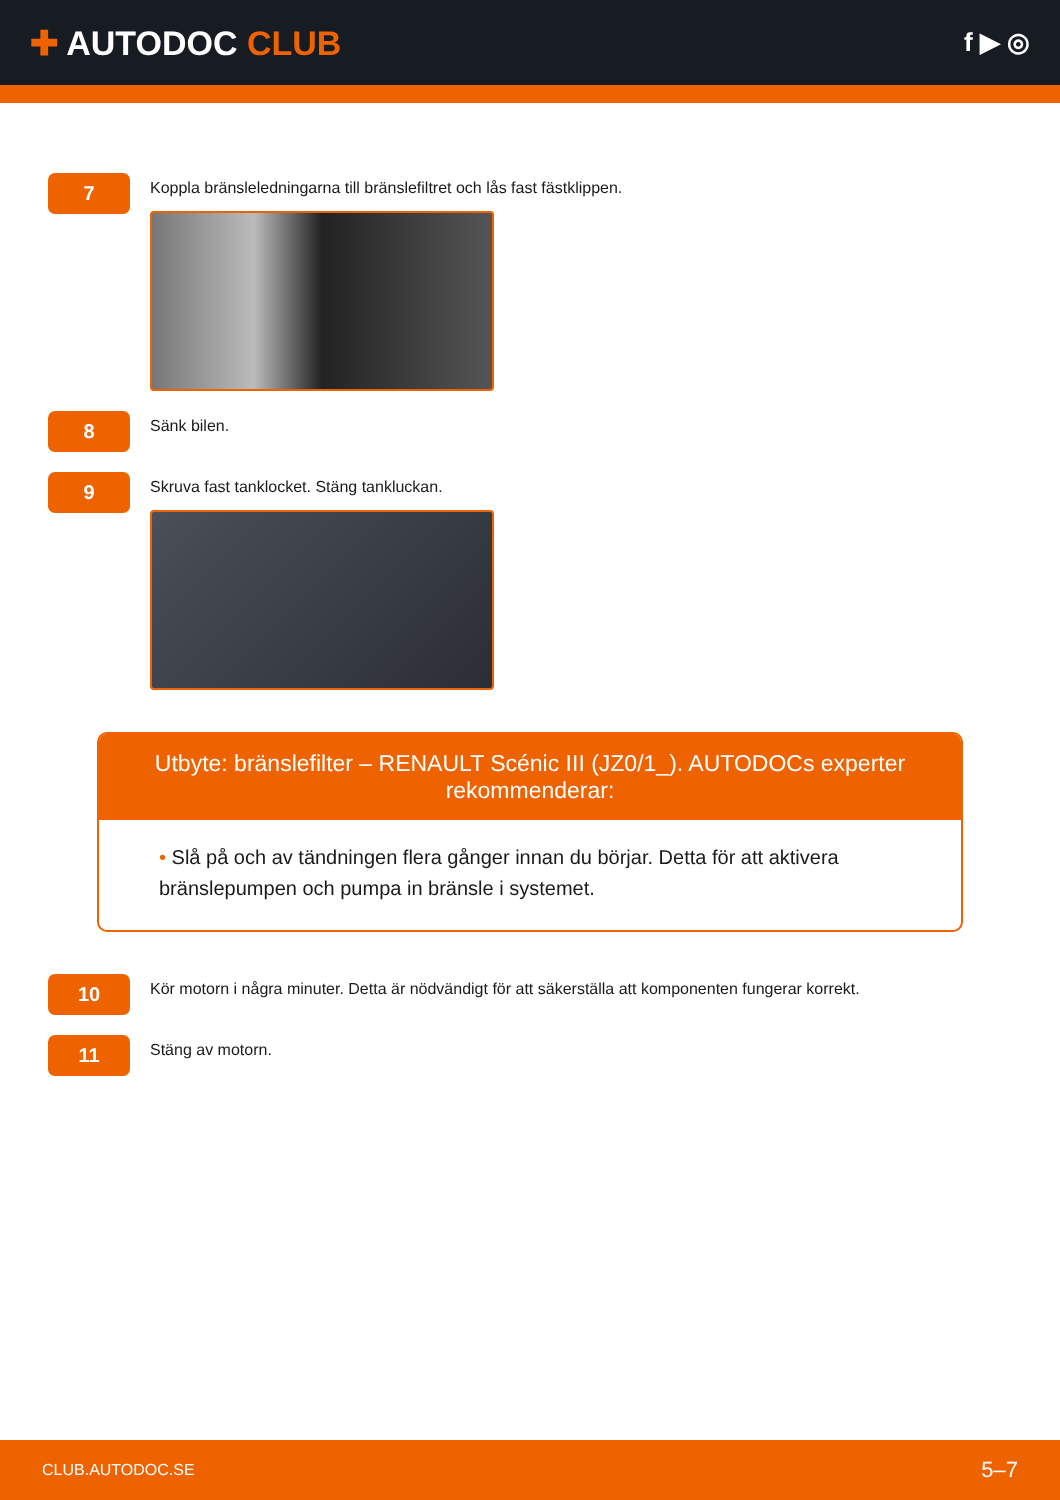✚ AUTODOC CLUB
f ▶ ◎
7
Koppla bränsleledningarna till bränslefiltret och lås fast fästklippen.
8
Sänk bilen.
9
Skruva fast tanklocket. Stäng tankluckan.
Utbyte: bränslefilter – RENAULT Scénic III (JZ0/1_). AUTODOCs experter rekommenderar:
• Slå på och av tändningen flera gånger innan du börjar. Detta för att aktivera bränslepumpen och pumpa in bränsle i systemet.
10
Kör motorn i några minuter. Detta är nödvändigt för att säkerställa att komponenten fungerar korrekt.
11
Stäng av motorn.
CLUB.AUTODOC.SE
5–7